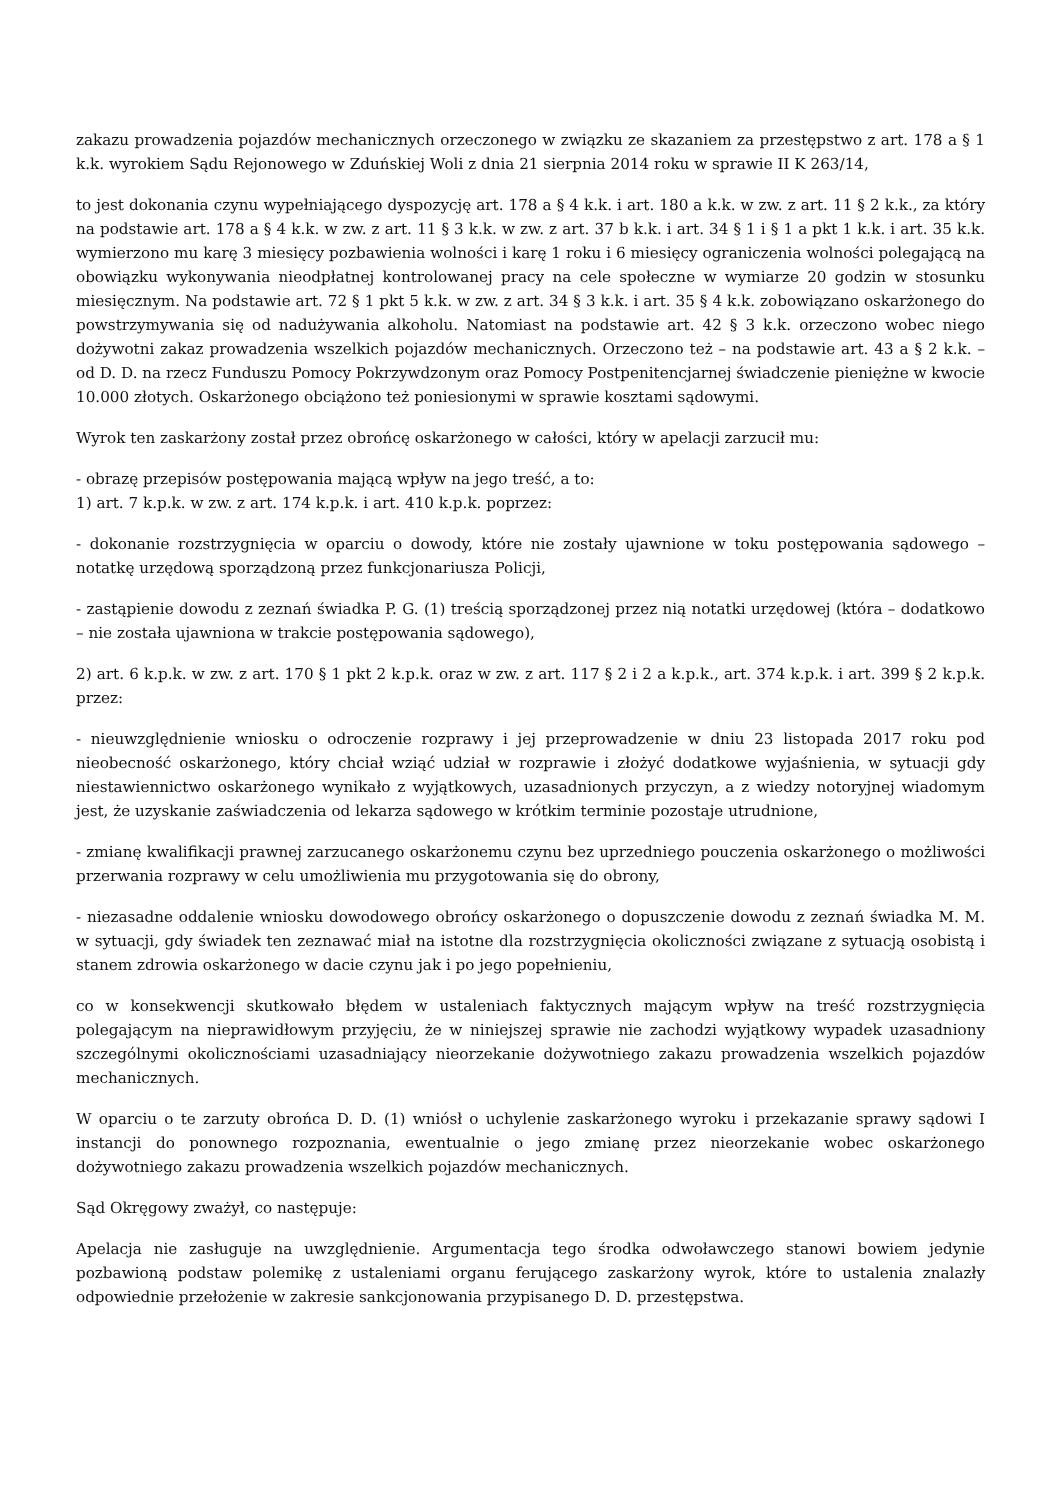zakazu prowadzenia pojazdów mechanicznych orzeczonego w związku ze skazaniem za przestępstwo z art. 178 a § 1 k.k. wyrokiem Sądu Rejonowego w Zduńskiej Woli z dnia 21 sierpnia 2014 roku w sprawie II K 263/14,
to jest dokonania czynu wypełniającego dyspozycję art. 178 a § 4 k.k. i art. 180 a k.k. w zw. z art. 11 § 2 k.k., za który na podstawie art. 178 a § 4 k.k. w zw. z art. 11 § 3 k.k. w zw. z art. 37 b k.k. i art. 34 § 1 i § 1 a pkt 1 k.k. i art. 35 k.k. wymierzono mu karę 3 miesięcy pozbawienia wolności i karę 1 roku i 6 miesięcy ograniczenia wolności polegającą na obowiązku wykonywania nieodpłatnej kontrolowanej pracy na cele społeczne w wymiarze 20 godzin w stosunku miesięcznym. Na podstawie art. 72 § 1 pkt 5 k.k. w zw. z art. 34 § 3 k.k. i art. 35 § 4 k.k. zobowiązano oskarżonego do powstrzymywania się od nadużywania alkoholu. Natomiast na podstawie art. 42 § 3 k.k. orzeczono wobec niego dożywotni zakaz prowadzenia wszelkich pojazdów mechanicznych. Orzeczono też – na podstawie art. 43 a § 2 k.k. – od D. D. na rzecz Funduszu Pomocy Pokrzywdzonym oraz Pomocy Postpenitencjarnej świadczenie pieniężne w kwocie 10.000 złotych. Oskarżonego obciążono też poniesionymi w sprawie kosztami sądowymi.
Wyrok ten zaskarżony został przez obrońcę oskarżonego w całości, który w apelacji zarzucił mu:
- obrazę przepisów postępowania mającą wpływ na jego treść, a to:
1) art. 7 k.p.k. w zw. z art. 174 k.p.k. i art. 410 k.p.k. poprzez:
- dokonanie rozstrzygnięcia w oparciu o dowody, które nie zostały ujawnione w toku postępowania sądowego – notatkę urzędową sporządzoną przez funkcjonariusza Policji,
- zastąpienie dowodu z zeznań świadka P. G. (1) treścią sporządzonej przez nią notatki urzędowej (która – dodatkowo – nie została ujawniona w trakcie postępowania sądowego),
2) art. 6 k.p.k. w zw. z art. 170 § 1 pkt 2 k.p.k. oraz w zw. z art. 117 § 2 i 2 a k.p.k., art. 374 k.p.k. i art. 399 § 2 k.p.k. przez:
- nieuwzględnienie wniosku o odroczenie rozprawy i jej przeprowadzenie w dniu 23 listopada 2017 roku pod nieobecność oskarżonego, który chciał wziąć udział w rozprawie i złożyć dodatkowe wyjaśnienia, w sytuacji gdy niestawiennictwo oskarżonego wynikało z wyjątkowych, uzasadnionych przyczyn, a z wiedzy notoryjnej wiadomym jest, że uzyskanie zaświadczenia od lekarza sądowego w krótkim terminie pozostaje utrudnione,
- zmianę kwalifikacji prawnej zarzucanego oskarżonemu czynu bez uprzedniego pouczenia oskarżonego o możliwości przerwania rozprawy w celu umożliwienia mu przygotowania się do obrony,
- niezasadne oddalenie wniosku dowodowego obrońcy oskarżonego o dopuszczenie dowodu z zeznań świadka M. M. w sytuacji, gdy świadek ten zeznawać miał na istotne dla rozstrzygnięcia okoliczności związane z sytuacją osobistą i stanem zdrowia oskarżonego w dacie czynu jak i po jego popełnieniu,
co w konsekwencji skutkowało błędem w ustaleniach faktycznych mającym wpływ na treść rozstrzygnięcia polegającym na nieprawidłowym przyjęciu, że w niniejszej sprawie nie zachodzi wyjątkowy wypadek uzasadniony szczególnymi okolicznościami uzasadniający nieorzekanie dożywotniego zakazu prowadzenia wszelkich pojazdów mechanicznych.
W oparciu o te zarzuty obrońca D. D. (1) wniósł o uchylenie zaskarżonego wyroku i przekazanie sprawy sądowi I instancji do ponownego rozpoznania, ewentualnie o jego zmianę przez nieorzekanie wobec oskarżonego dożywotniego zakazu prowadzenia wszelkich pojazdów mechanicznych.
Sąd Okręgowy zważył, co następuje:
Apelacja nie zasługuje na uwzględnienie. Argumentacja tego środka odwoławczego stanowi bowiem jedynie pozbawioną podstaw polemikę z ustaleniami organu ferującego zaskarżony wyrok, które to ustalenia znalazły odpowiednie przełożenie w zakresie sankcjonowania przypisanego D. D. przestępstwa.